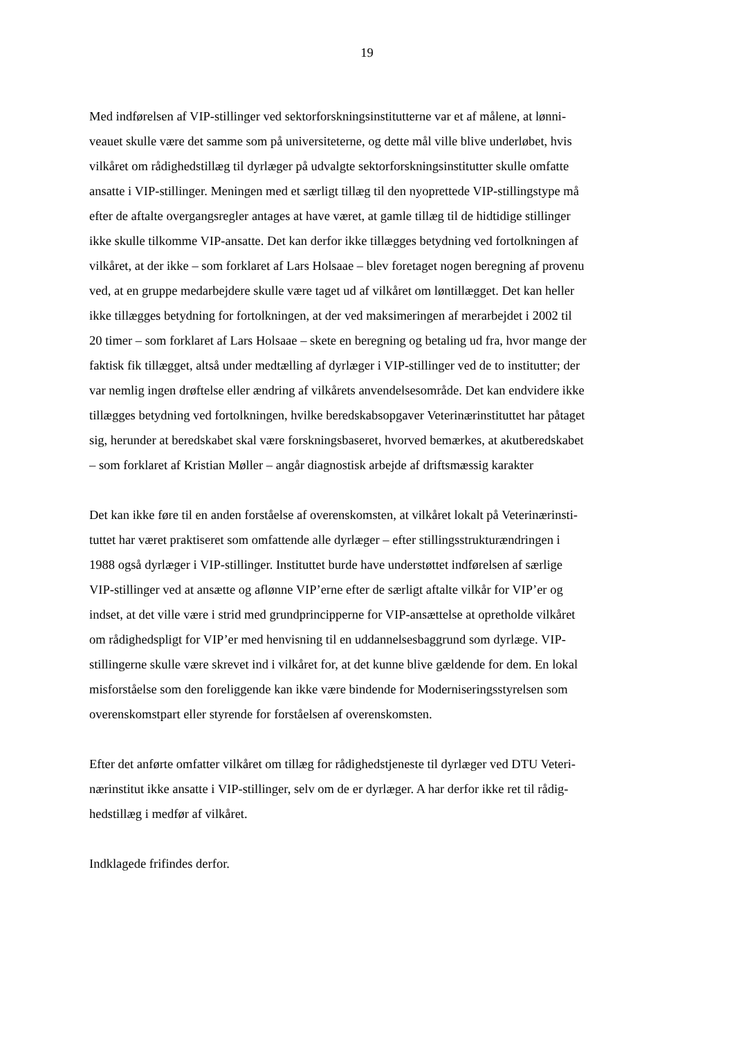19
Med indførelsen af VIP-stillinger ved sektorforskningsinstitutterne var et af målene, at lønni-
veauet skulle være det samme som på universiteterne, og dette mål ville blive underløbet, hvis
vilkåret om rådighedstillæg til dyrlæger på udvalgte sektorforskningsinstitutter skulle omfatte
ansatte i VIP-stillinger. Meningen med et særligt tillæg til den nyoprettede VIP-stillingstype må
efter de aftalte overgangsregler antages at have været, at gamle tillæg til de hidtidige stillinger
ikke skulle tilkomme VIP-ansatte. Det kan derfor ikke tillægges betydning ved fortolkningen af
vilkåret, at der ikke – som forklaret af Lars Holsaae – blev foretaget nogen beregning af provenu
ved, at en gruppe medarbejdere skulle være taget ud af vilkåret om løntillægget. Det kan heller
ikke tillægges betydning for fortolkningen, at der ved maksimeringen af merarbejdet i 2002 til
20 timer – som forklaret af Lars Holsaae – skete en beregning og betaling ud fra, hvor mange der
faktisk fik tillægget, altså under medtælling af dyrlæger i VIP-stillinger ved de to institutter; der
var nemlig ingen drøftelse eller ændring af vilkårets anvendelsesområde. Det kan endvidere ikke
tillægges betydning ved fortolkningen, hvilke beredskabsopgaver Veterinærinstituttet har påtaget
sig, herunder at beredskabet skal være forskningsbaseret, hvorved bemærkes, at akutberedskabet
– som forklaret af Kristian Møller – angår diagnostisk arbejde af driftsmæssig karakter
Det kan ikke føre til en anden forståelse af overenskomsten, at vilkåret lokalt på Veterinærinsti-
tuttet har været praktiseret som omfattende alle dyrlæger – efter stillingsstrukturændringen i
1988 også dyrlæger i VIP-stillinger. Instituttet burde have understøttet indførelsen af særlige
VIP-stillinger ved at ansætte og aflønne VIP’erne efter de særligt aftalte vilkår for VIP’er og
indset, at det ville være i strid med grundprincipperne for VIP-ansættelse at opretholde vilkåret
om rådighedspligt for VIP’er med henvisning til en uddannelsesbaggrund som dyrlæge. VIP-
stillingerne skulle være skrevet ind i vilkåret for, at det kunne blive gældende for dem. En lokal
misforståelse som den foreliggende kan ikke være bindende for Moderniseringsstyrelsen som
overenskomstpart eller styrende for forståelsen af overenskomsten.
Efter det anførte omfatter vilkåret om tillæg for rådighedstjeneste til dyrlæger ved DTU Veteri-
nærinstitut ikke ansatte i VIP-stillinger, selv om de er dyrlæger. A har derfor ikke ret til rådig-
hedstillæg i medfør af vilkåret.
Indklagede frifindes derfor.